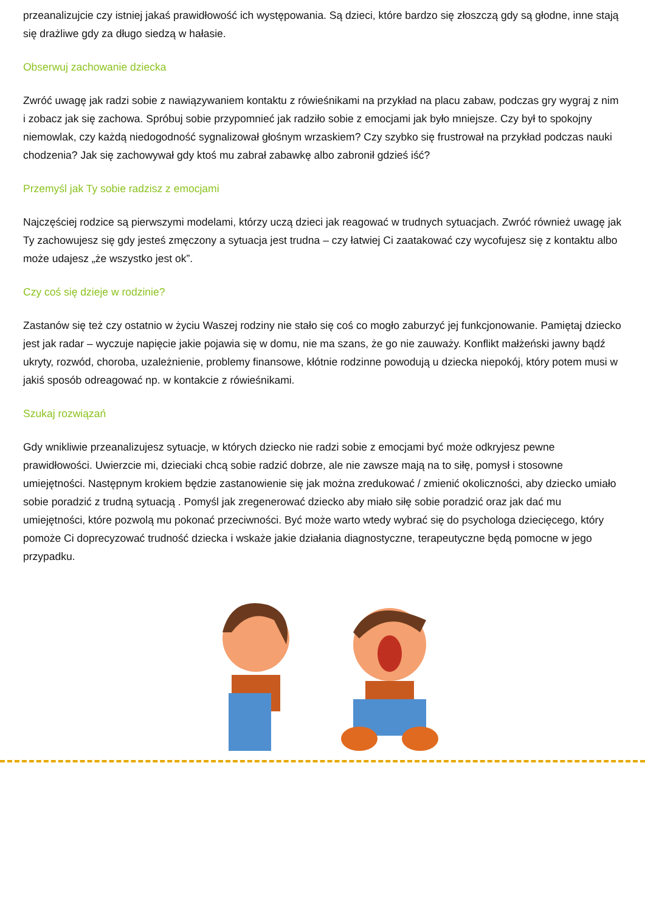przeanalizujcie czy istniej jakaś prawidłowość ich występowania. Są dzieci, które bardzo się złoszczą gdy są głodne, inne stają się drażliwe gdy za długo siedzą w hałasie.
Obserwuj zachowanie dziecka
Zwróć uwagę jak radzi sobie z nawiązywaniem kontaktu z rówieśnikami na przykład na placu zabaw, podczas gry wygraj z nim i zobacz jak się zachowa. Spróbuj sobie przypomnieć jak radziło sobie z emocjami jak było mniejsze. Czy był to spokojny niemowlak, czy każdą niedogodność sygnalizował głośnym wrzaskiem? Czy szybko się frustrował na przykład podczas nauki chodzenia? Jak się zachowywał gdy ktoś mu zabrał zabawkę albo zabronił gdzieś iść?
Przemyśl jak Ty sobie radzisz z emocjami
Najczęściej rodzice są pierwszymi modelami, którzy uczą dzieci jak reagować w trudnych sytuacjach. Zwróć również uwagę jak Ty zachowujesz się gdy jesteś zmęczony a sytuacja jest trudna – czy łatwiej Ci zaatakować czy wycofujesz się z kontaktu albo może udajesz „że wszystko jest ok”.
Czy coś się dzieje w rodzinie?
Zastanów się też czy ostatnio w życiu Waszej rodziny nie stało się coś co mogło zaburzyć jej funkcjonowanie. Pamiętaj dziecko jest jak radar – wyczuje napięcie jakie pojawia się w domu, nie ma szans, że go nie zauważy. Konflikt małżeński jawny bądź ukryty, rozwód, choroba, uzależnienie, problemy finansowe, kłótnie rodzinne powodują u dziecka niepokój, który potem musi w jakiś sposób odreagować np. w kontakcie z rówieśnikami.
Szukaj rozwiązań
Gdy wnikliwie przeanalizujesz sytuacje, w których dziecko nie radzi sobie z emocjami być może odkryjesz pewne prawidłowości. Uwierzcie mi, dzieciaki chcą sobie radzić dobrze, ale nie zawsze mają na to siłę, pomysł i stosowne umiejętności. Następnym krokiem będzie zastanowienie się jak można zredukować / zmienić okoliczności, aby dziecko umiało sobie poradzić z trudną sytuacją . Pomyśl jak zregenerować dziecko aby miało siłę sobie poradzić oraz jak dać mu umiejętności, które pozwolą mu pokonać przeciwności. Być może warto wtedy wybrać się do psychologa dziecięcego, który pomoże Ci doprecyzować trudność dziecka i wskaże jakie działania diagnostyczne, terapeutyczne będą pomocne w jego przypadku.